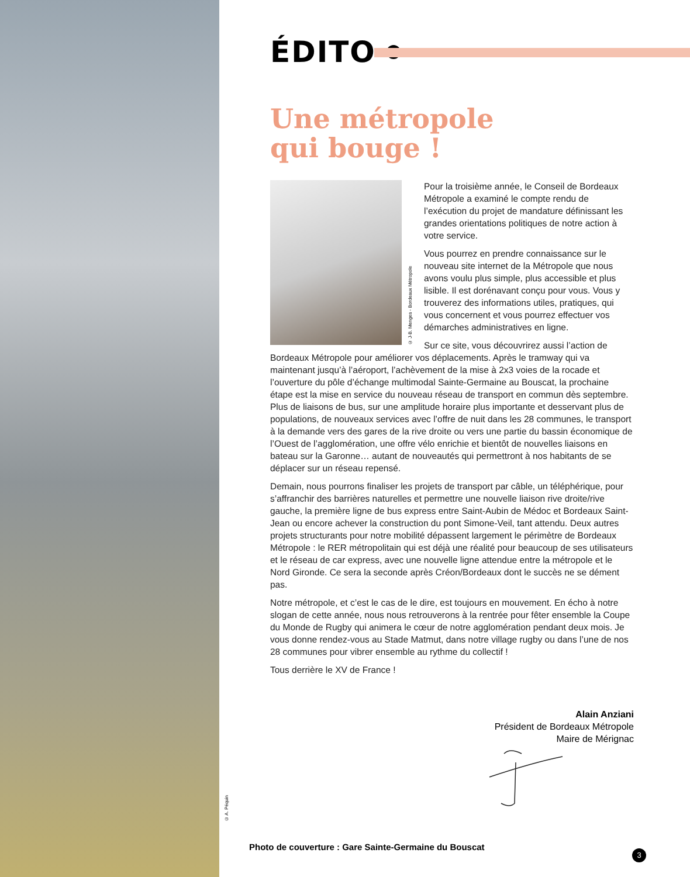© A. Péquin
ÉDITO
Une métropole
qui bouge !
© J-B. Menges - Bordeaux Métropole
Pour la troisième année, le Conseil de Bordeaux Métropole a examiné le compte rendu de l’exécution du projet de mandature définissant les grandes orientations politiques de notre action à votre service.
Vous pourrez en prendre connaissance sur le nouveau site internet de la Métropole que nous avons voulu plus simple, plus accessible et plus lisible. Il est dorénavant conçu pour vous. Vous y trouverez des informations utiles, pratiques, qui vous concernent et vous pourrez effectuer vos démarches administratives en ligne.
Sur ce site, vous découvrirez aussi l’action de Bordeaux Métropole pour améliorer vos déplacements. Après le tramway qui va maintenant jusqu’à l’aéroport, l’achèvement de la mise à 2x3 voies de la rocade et l’ouverture du pôle d’échange multimodal Sainte-Germaine au Bouscat, la prochaine étape est la mise en service du nouveau réseau de transport en commun dès septembre. Plus de liaisons de bus, sur une amplitude horaire plus importante et desservant plus de populations, de nouveaux services avec l’offre de nuit dans les 28 communes, le transport à la demande vers des gares de la rive droite ou vers une partie du bassin économique de l’Ouest de l’agglomération, une offre vélo enrichie et bientôt de nouvelles liaisons en bateau sur la Garonne… autant de nouveautés qui permettront à nos habitants de se déplacer sur un réseau repensé.
Demain, nous pourrons finaliser les projets de transport par câble, un téléphérique, pour s’affranchir des barrières naturelles et permettre une nouvelle liaison rive droite/rive gauche, la première ligne de bus express entre Saint-Aubin de Médoc et Bordeaux Saint-Jean ou encore achever la construction du pont Simone-Veil, tant attendu. Deux autres projets structurants pour notre mobilité dépassent largement le périmètre de Bordeaux Métropole : le RER métropolitain qui est déjà une réalité pour beaucoup de ses utilisateurs et le réseau de car express, avec une nouvelle ligne attendue entre la métropole et le Nord Gironde. Ce sera la seconde après Créon/Bordeaux dont le succès ne se dément pas.
Notre métropole, et c’est le cas de le dire, est toujours en mouvement. En écho à notre slogan de cette année, nous nous retrouverons à la rentrée pour fêter ensemble la Coupe du Monde de Rugby qui animera le cœur de notre agglomération pendant deux mois. Je vous donne rendez-vous au Stade Matmut, dans notre village rugby ou dans l’une de nos 28 communes pour vibrer ensemble au rythme du collectif !
Tous derrière le XV de France !
Alain Anziani
Président de Bordeaux Métropole
Maire de Mérignac
Photo de couverture : Gare Sainte-Germaine du Bouscat
3